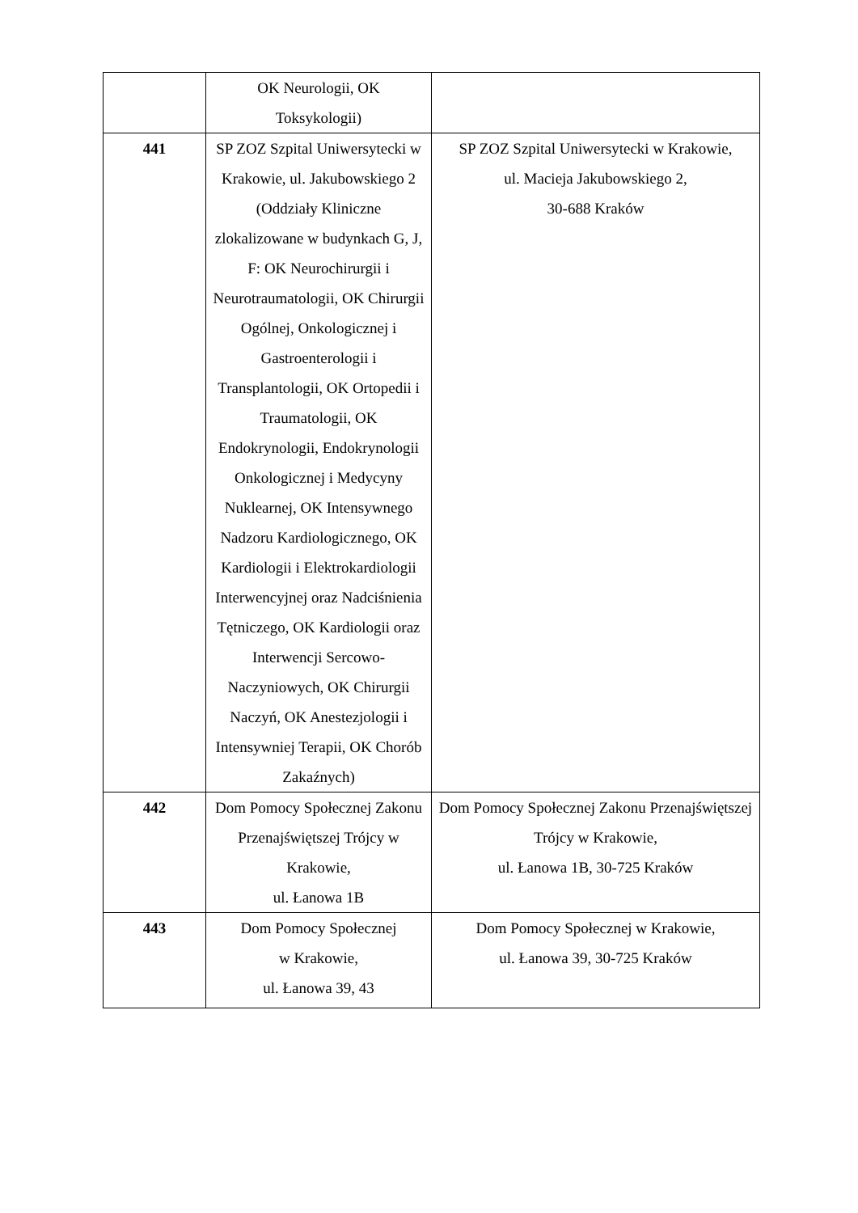| | OK Neurologii, OK Toksykologii) | |
| 441 | SP ZOZ Szpital Uniwersytecki w Krakowie, ul. Jakubowskiego 2 (Oddziały Kliniczne zlokalizowane w budynkach G, J, F: OK Neurochirurgii i Neurotraumatologii, OK Chirurgii Ogólnej, Onkologicznej i Gastroenterologii i Transplantologii, OK Ortopedii i Traumatologii, OK Endokrynologii, Endokrynologii Onkologicznej i Medycyny Nuklearnej, OK Intensywnego Nadzoru Kardiologicznego, OK Kardiologii i Elektrokardiologii Interwencyjnej oraz Nadciśnienia Tętniczego, OK Kardiologii oraz Interwencji Sercowo-Naczyniowych, OK Chirurgii Naczyń, OK Anestezjologii i Intensywniej Terapii, OK Chorób Zakaźnych) | SP ZOZ Szpital Uniwersytecki w Krakowie, ul. Macieja Jakubowskiego 2, 30-688 Kraków |
| 442 | Dom Pomocy Społecznej Zakonu Przenajświętszej Trójcy w Krakowie, ul. Łanowa 1B | Dom Pomocy Społecznej Zakonu Przenajświętszej Trójcy w Krakowie, ul. Łanowa 1B, 30-725 Kraków |
| 443 | Dom Pomocy Społecznej w Krakowie, ul. Łanowa 39, 43 | Dom Pomocy Społecznej w Krakowie, ul. Łanowa 39, 30-725 Kraków |